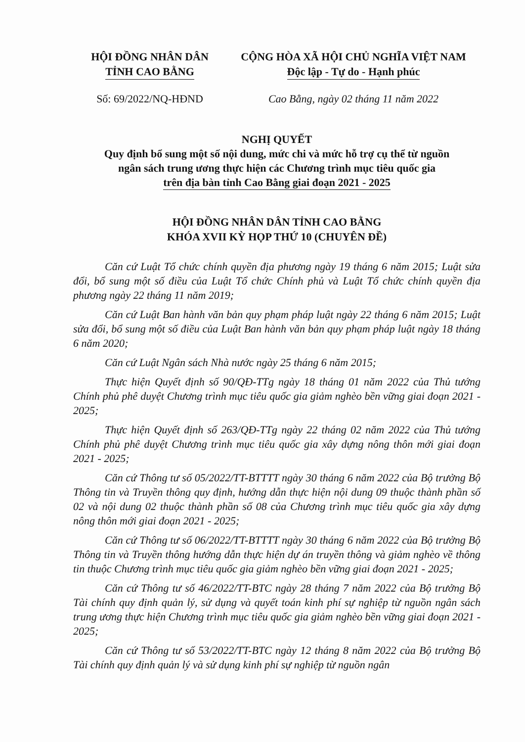HỘI ĐỒNG NHÂN DÂN
TỈNH CAO BẰNG
CỘNG HÒA XÃ HỘI CHỦ NGHĨA VIỆT NAM
Độc lập - Tự do - Hạnh phúc
Số: 69/2022/NQ-HĐND Cao Bằng, ngày 02 tháng 11 năm 2022
NGHỊ QUYẾT
Quy định bổ sung một số nội dung, mức chi và mức hỗ trợ cụ thể từ nguồn
ngân sách trung ương thực hiện các Chương trình mục tiêu quốc gia
trên địa bàn tỉnh Cao Bằng giai đoạn 2021 - 2025
HỘI ĐỒNG NHÂN DÂN TỈNH CAO BẰNG
KHÓA XVII KỲ HỌP THỨ 10 (CHUYÊN ĐỀ)
Căn cứ Luật Tổ chức chính quyền địa phương ngày 19 tháng 6 năm 2015; Luật sửa đổi, bổ sung một số điều của Luật Tổ chức Chính phủ và Luật Tổ chức chính quyền địa phương ngày 22 tháng 11 năm 2019;
Căn cứ Luật Ban hành văn bản quy phạm pháp luật ngày 22 tháng 6 năm 2015; Luật sửa đổi, bổ sung một số điều của Luật Ban hành văn bản quy phạm pháp luật ngày 18 tháng 6 năm 2020;
Căn cứ Luật Ngân sách Nhà nước ngày 25 tháng 6 năm 2015;
Thực hiện Quyết định số 90/QĐ-TTg ngày 18 tháng 01 năm 2022 của Thủ tướng Chính phủ phê duyệt Chương trình mục tiêu quốc gia giảm nghèo bền vững giai đoạn 2021 - 2025;
Thực hiện Quyết định số 263/QĐ-TTg ngày 22 tháng 02 năm 2022 của Thủ tướng Chính phủ phê duyệt Chương trình mục tiêu quốc gia xây dựng nông thôn mới giai đoạn 2021 - 2025;
Căn cứ Thông tư số 05/2022/TT-BTTTT ngày 30 tháng 6 năm 2022 của Bộ trưởng Bộ Thông tin và Truyền thông quy định, hướng dẫn thực hiện nội dung 09 thuộc thành phần số 02 và nội dung 02 thuộc thành phần số 08 của Chương trình mục tiêu quốc gia xây dựng nông thôn mới giai đoạn 2021 - 2025;
Căn cứ Thông tư số 06/2022/TT-BTTTT ngày 30 tháng 6 năm 2022 của Bộ trưởng Bộ Thông tin và Truyền thông hướng dẫn thực hiện dự án truyền thông và giảm nghèo về thông tin thuộc Chương trình mục tiêu quốc gia giảm nghèo bền vững giai đoạn 2021 - 2025;
Căn cứ Thông tư số 46/2022/TT-BTC ngày 28 tháng 7 năm 2022 của Bộ trưởng Bộ Tài chính quy định quản lý, sử dụng và quyết toán kinh phí sự nghiệp từ nguồn ngân sách trung ương thực hiện Chương trình mục tiêu quốc gia giảm nghèo bền vững giai đoạn 2021 - 2025;
Căn cứ Thông tư số 53/2022/TT-BTC ngày 12 tháng 8 năm 2022 của Bộ trưởng Bộ Tài chính quy định quản lý và sử dụng kinh phí sự nghiệp từ nguồn ngân